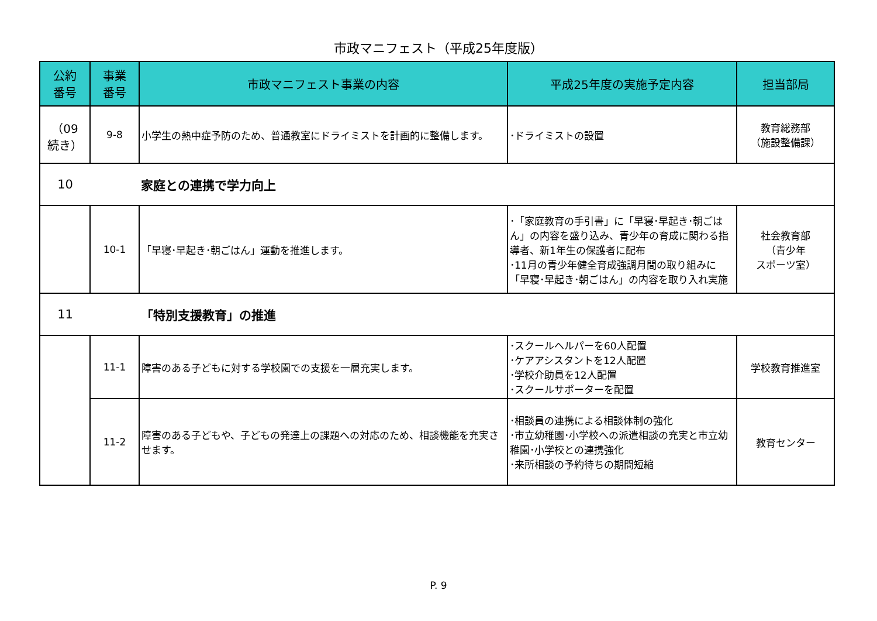市政マニフェスト（平成25年度版）
| 公約 番号 | 事業 番号 | 市政マニフェスト事業の内容 | 平成25年度の実施予定内容 | 担当部局 |
| --- | --- | --- | --- | --- |
| （09 続き） | 9-8 | 小学生の熱中症予防のため、普通教室にドライミストを計画的に整備します。 | ･ドライミストの設置 | 教育総務部 （施設整備課） |
| 10 | | 家庭との連携で学力向上 | | |
| | 10-1 | 「早寝･早起き･朝ごはん」運動を推進します。 | ･「家庭教育の手引書」に「早寝･早起き･朝ごはん」の内容を盛り込み、青少年の育成に関わる指導者、新1年生の保護者に配布 ･11月の青少年健全育成強調月間の取り組みに「早寝･早起き･朝ごはん」の内容を取り入れ実施 | 社会教育部 （青少年 スポーツ室） |
| 11 | | 「特別支援教育」の推進 | | |
| | 11-1 | 障害のある子どもに対する学校園での支援を一層充実します。 | ･スクールヘルパーを60人配置 ･ケアアシスタントを12人配置 ･学校介助員を12人配置 ･スクールサポーターを配置 | 学校教育推進室 |
| | 11-2 | 障害のある子どもや、子どもの発達上の課題への対応のため、相談機能を充実させます。 | ･相談員の連携による相談体制の強化 ･市立幼稚園･小学校への派遣相談の充実と市立幼稚園･小学校との連携強化 ･来所相談の予約待ちの期間短縮 | 教育センター |
P. 9